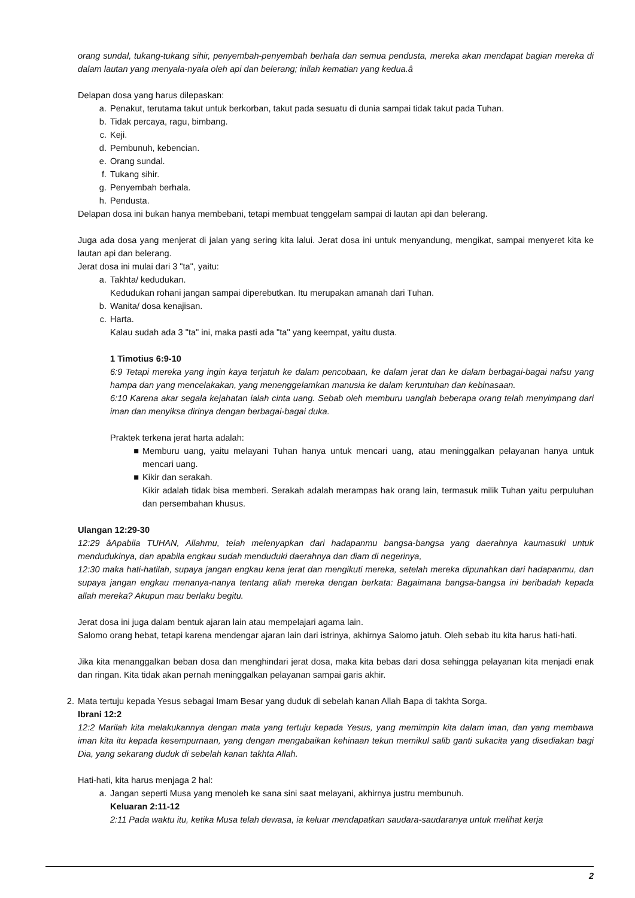orang sundal, tukang-tukang sihir, penyembah-penyembah berhala dan semua pendusta, mereka akan mendapat bagian mereka di dalam lautan yang menyala-nyala oleh api dan belerang; inilah kematian yang kedua.â
Delapan dosa yang harus dilepaskan:
a. Penakut, terutama takut untuk berkorban, takut pada sesuatu di dunia sampai tidak takut pada Tuhan.
b. Tidak percaya, ragu, bimbang.
c. Keji.
d. Pembunuh, kebencian.
e. Orang sundal.
f. Tukang sihir.
g. Penyembah berhala.
h. Pendusta.
Delapan dosa ini bukan hanya membebani, tetapi membuat tenggelam sampai di lautan api dan belerang.
Juga ada dosa yang menjerat di jalan yang sering kita lalui. Jerat dosa ini untuk menyandung, mengikat, sampai menyeret kita ke lautan api dan belerang.
Jerat dosa ini mulai dari 3 "ta", yaitu:
a. Takhta/ kedudukan.
Kedudukan rohani jangan sampai diperebutkan. Itu merupakan amanah dari Tuhan.
b. Wanita/ dosa kenajisan.
c. Harta.
Kalau sudah ada 3 "ta" ini, maka pasti ada "ta" yang keempat, yaitu dusta.
1 Timotius 6:9-10
6:9 Tetapi mereka yang ingin kaya terjatuh ke dalam pencobaan, ke dalam jerat dan ke dalam berbagai-bagai nafsu yang hampa dan yang mencelakakan, yang menenggelamkan manusia ke dalam keruntuhan dan kebinasaan.
6:10 Karena akar segala kejahatan ialah cinta uang. Sebab oleh memburu uanglah beberapa orang telah menyimpang dari iman dan menyiksa dirinya dengan berbagai-bagai duka.
Praktek terkena jerat harta adalah:
■ Memburu uang, yaitu melayani Tuhan hanya untuk mencari uang, atau meninggalkan pelayanan hanya untuk mencari uang.
■ Kikir dan serakah.
Kikir adalah tidak bisa memberi. Serakah adalah merampas hak orang lain, termasuk milik Tuhan yaitu perpuluhan dan persembahan khusus.
Ulangan 12:29-30
12:29 âApabila TUHAN, Allahmu, telah melenyapkan dari hadapanmu bangsa-bangsa yang daerahnya kaumasuki untuk mendudukinya, dan apabila engkau sudah menduduki daerahnya dan diam di negerinya,
12:30 maka hati-hatilah, supaya jangan engkau kena jerat dan mengikuti mereka, setelah mereka dipunahkan dari hadapanmu, dan supaya jangan engkau menanya-nanya tentang allah mereka dengan berkata: Bagaimana bangsa-bangsa ini beribadah kepada allah mereka? Akupun mau berlaku begitu.
Jerat dosa ini juga dalam bentuk ajaran lain atau mempelajari agama lain.
Salomo orang hebat, tetapi karena mendengar ajaran lain dari istrinya, akhirnya Salomo jatuh. Oleh sebab itu kita harus hati-hati.
Jika kita menanggalkan beban dosa dan menghindari jerat dosa, maka kita bebas dari dosa sehingga pelayanan kita menjadi enak dan ringan. Kita tidak akan pernah meninggalkan pelayanan sampai garis akhir.
2. Mata tertuju kepada Yesus sebagai Imam Besar yang duduk di sebelah kanan Allah Bapa di takhta Sorga.
Ibrani 12:2
12:2 Marilah kita melakukannya dengan mata yang tertuju kepada Yesus, yang memimpin kita dalam iman, dan yang membawa iman kita itu kepada kesempurnaan, yang dengan mengabaikan kehinaan tekun memikul salib ganti sukacita yang disediakan bagi Dia, yang sekarang duduk di sebelah kanan takhta Allah.
Hati-hati, kita harus menjaga 2 hal:
a. Jangan seperti Musa yang menoleh ke sana sini saat melayani, akhirnya justru membunuh.
Keluaran 2:11-12
2:11 Pada waktu itu, ketika Musa telah dewasa, ia keluar mendapatkan saudara-saudaranya untuk melihat kerja
2